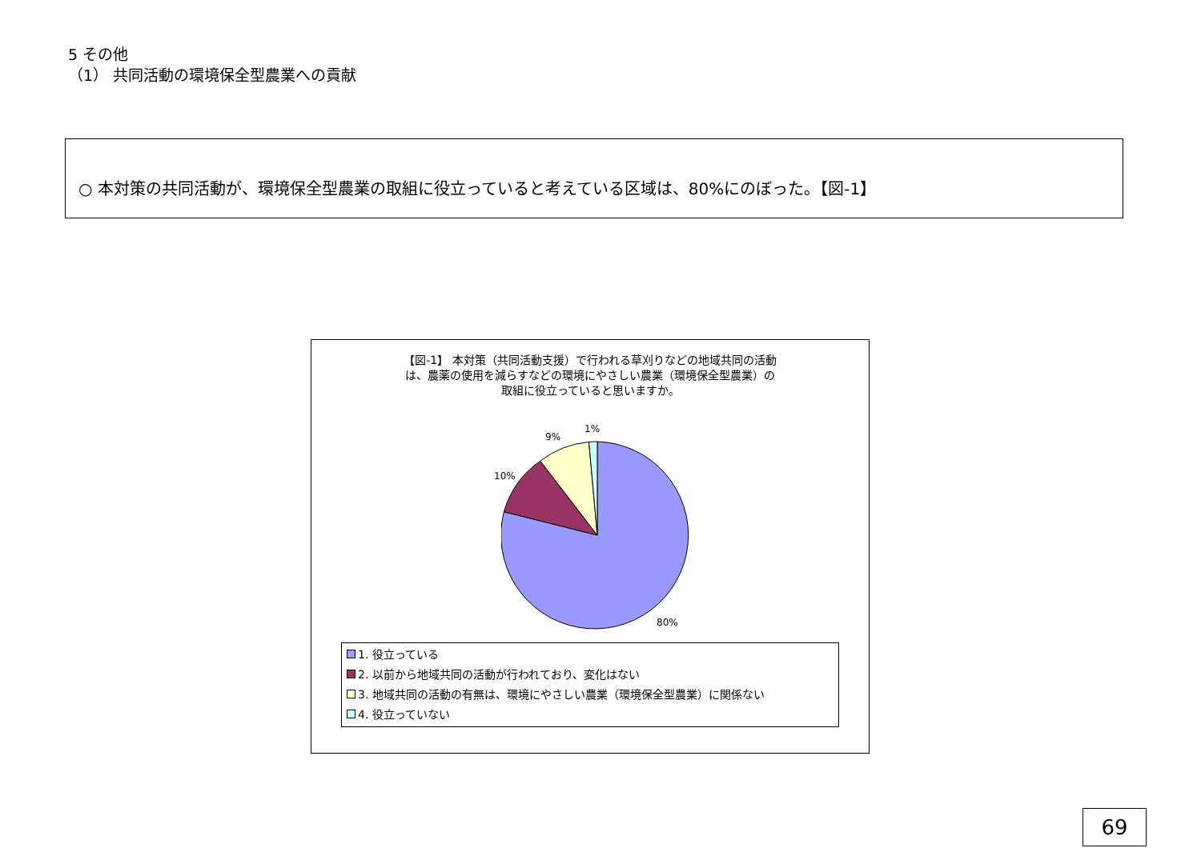5 その他
（1） 共同活動の環境保全型農業への貢献
○ 本対策の共同活動が、環境保全型農業の取組に役立っていると考えている区域は、80%にのぼった。【図-1】
【図-1】 本対策（共同活動支援）で行われる草刈りなどの地域共同の活動
は、農薬の使用を減らすなどの環境にやさしい農業（環境保全型農業）の
取組に役立っていると思いますか。
1%
9%
10%
80%
1. 役立っている
2. 以前から地域共同の活動が行われており、変化はない
3. 地域共同の活動の有無は、環境にやさしい農業（環境保全型農業）に関係ない
4. 役立っていない
69